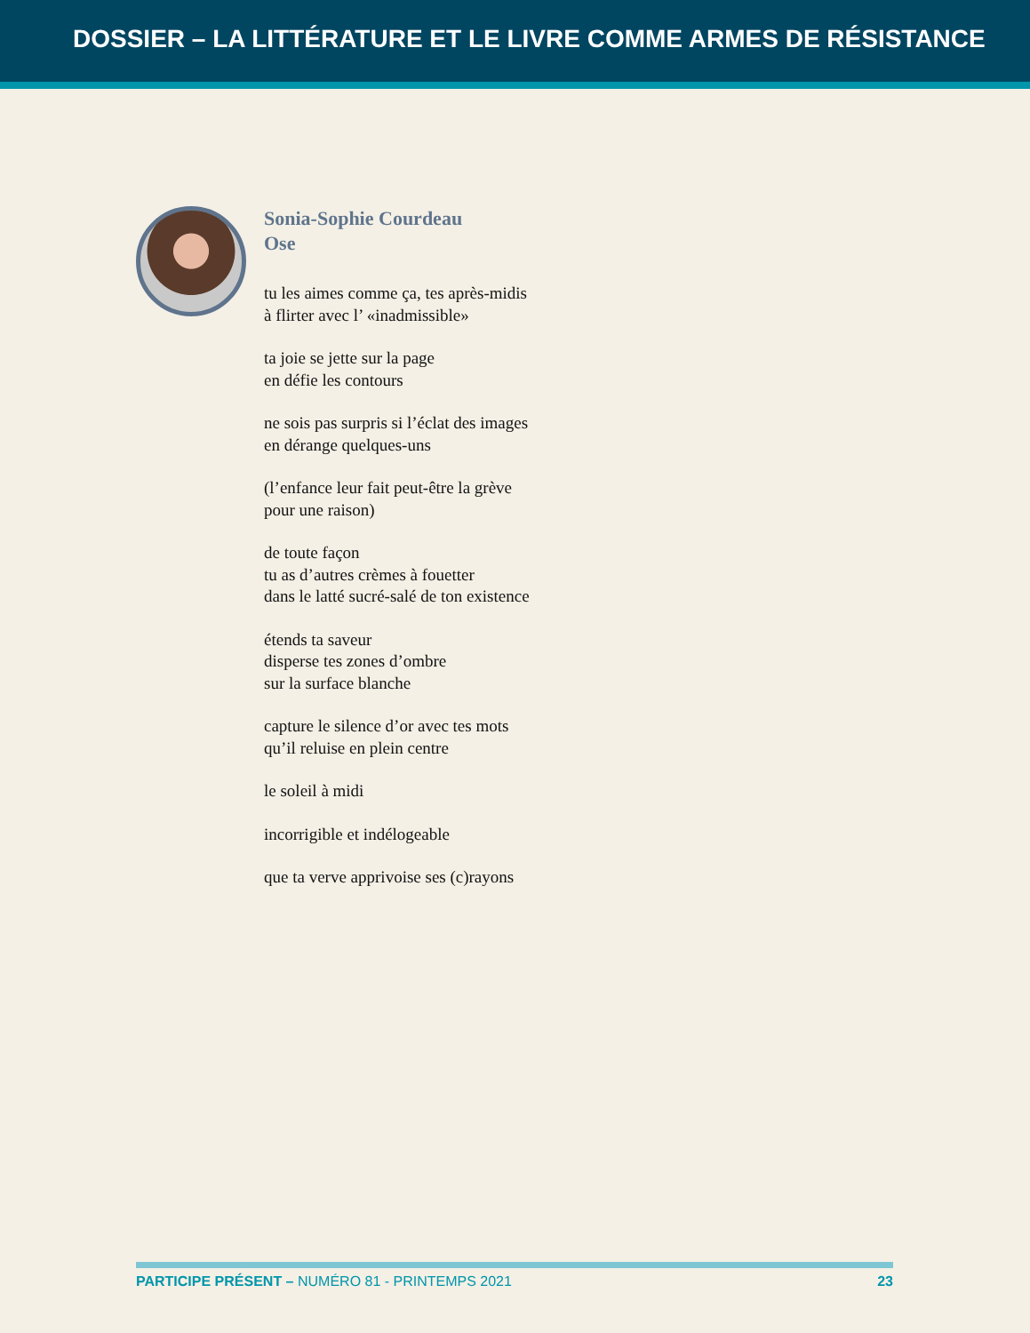DOSSIER – LA LITTÉRATURE ET LE LIVRE COMME ARMES DE RÉSISTANCE
Sonia-Sophie Courdeau
Ose
tu les aimes comme ça, tes après-midis
à flirter avec l’ «inadmissible»
ta joie se jette sur la page
en défie les contours
ne sois pas surpris si l’éclat des images
en dérange quelques-uns
(l’enfance leur fait peut-être la grève
pour une raison)
de toute façon
tu as d’autres crèmes à fouetter
dans le latté sucré-salé de ton existence
étends ta saveur
disperse tes zones d’ombre
sur la surface blanche
capture le silence d’or avec tes mots
qu’il reluise en plein centre
le soleil à midi
incorrigible et indélogeable
que ta verve apprivoise ses (c)rayons
PARTICIPE PRÉSENT – NUMÉRO 81 - PRINTEMPS 2021 23